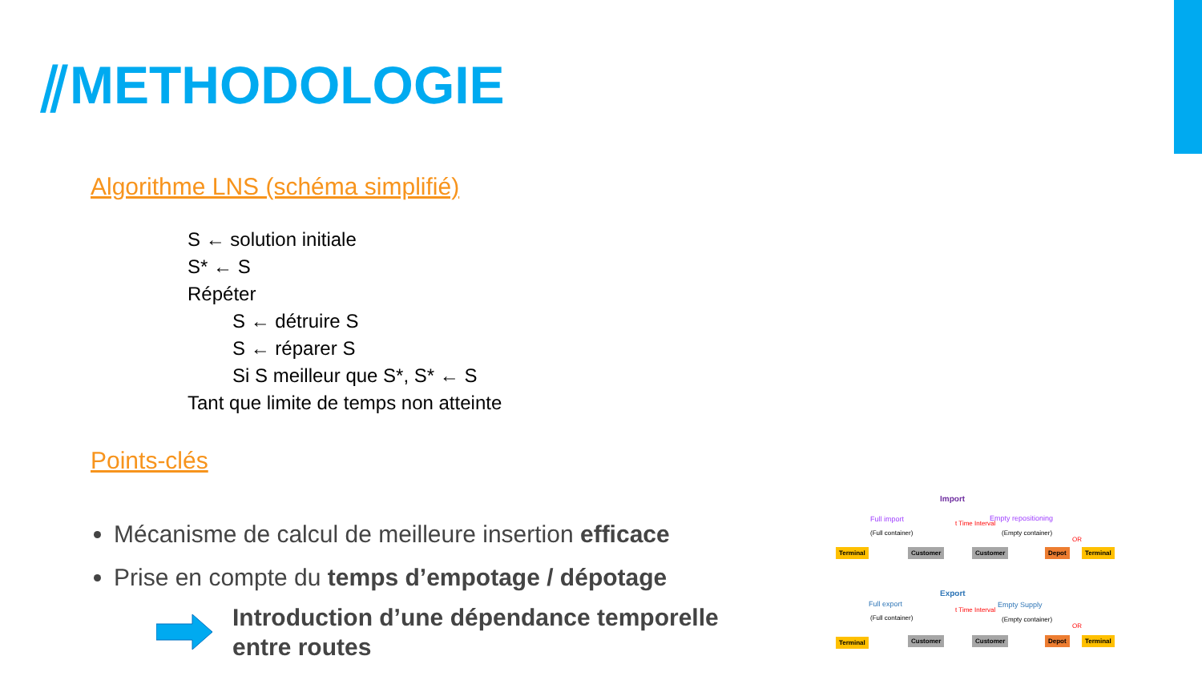⫽METHODOLOGIE
Algorithme LNS (schéma simplifié)
S ← solution initiale
S* ← S
Répéter
S ← détruire S
S ← réparer S
Si S meilleur que S*, S* ← S
Tant que limite de temps non atteinte
Points-clés
Mécanisme de calcul de meilleure insertion efficace
Prise en compte du temps d’empotage / dépotage
Introduction d’une dépendance temporelle
entre routes
Import
Full import
t Time Interval
Empty repositioning
(Full container) (Empty container)
OR
Terminal Customer Customer Depot Terminal
Export
Full export
t Time Interval
Empty Supply
(Full container) (Empty container)
OR
Terminal Customer Customer Depot Terminal